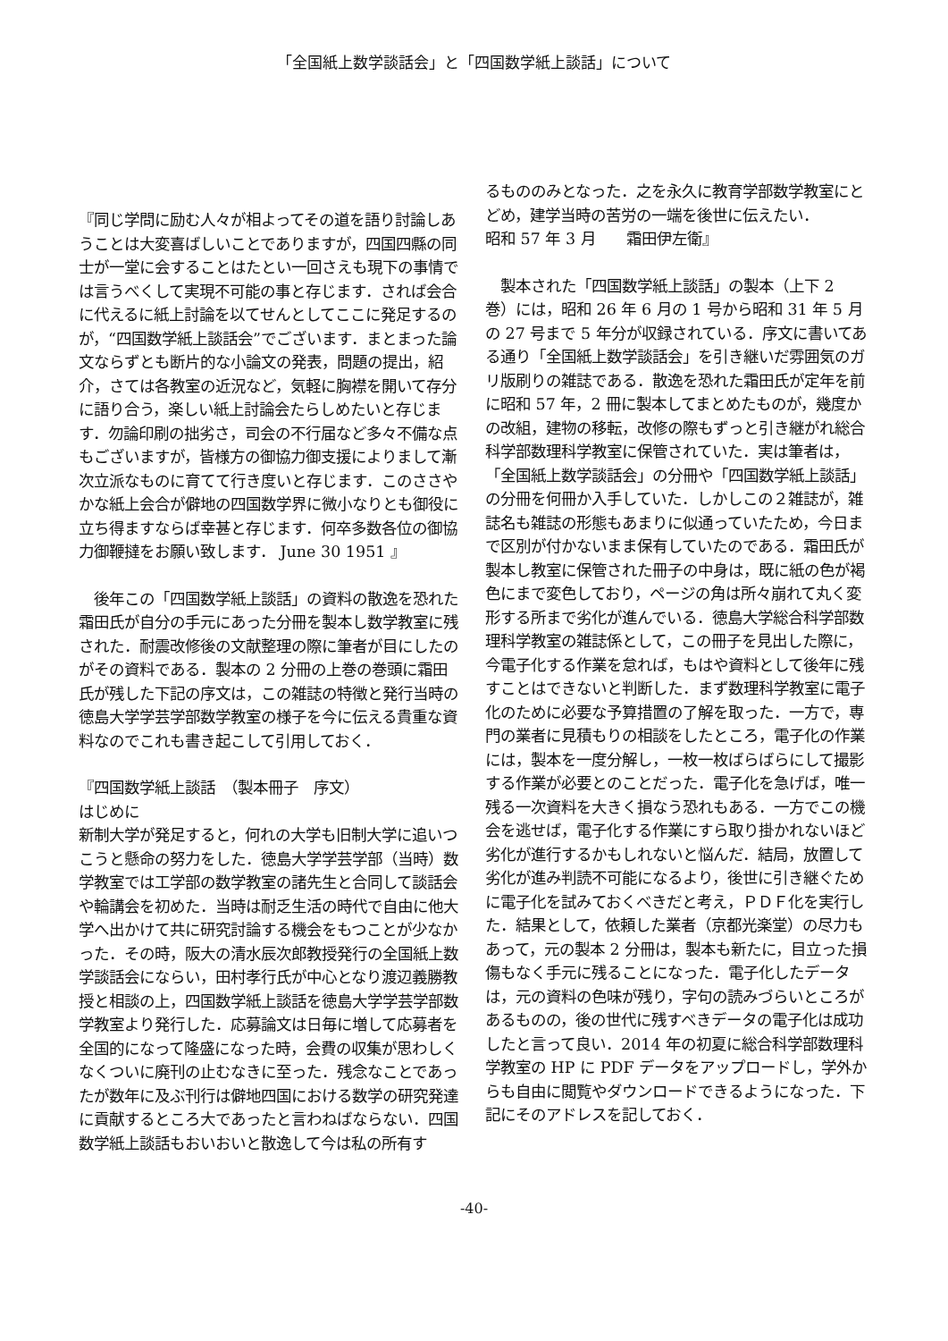「全国紙上数学談話会」と「四国数学紙上談話」について
『同じ学問に励む人々が相よってその道を語り討論しあうことは大変喜ばしいことでありますが，四国四縣の同士が一堂に会することはたとい一回さえも現下の事情では言うべくして実現不可能の事と存じます．されば会合に代えるに紙上討論を以てせんとしてここに発足するのが，“四国数学紙上談話会”でございます．まとまった論文ならずとも断片的な小論文の発表，問題の提出，紹介，さては各教室の近況など，気軽に胸襟を開いて存分に語り合う，楽しい紙上討論会たらしめたいと存じます．勿論印刷の拙劣さ，司会の不行届など多々不備な点もございますが，皆様方の御協力御支援によりまして漸次立派なものに育てて行き度いと存じます．このささやかな紙上会合が僻地の四国数学界に微小なりとも御役に立ち得ますならば幸甚と存じます．何卒多数各位の御協力御鞭撻をお願い致します． June 30 1951 』
　後年この「四国数学紙上談話」の資料の散逸を恐れた霜田氏が自分の手元にあった分冊を製本し数学教室に残された．耐震改修後の文献整理の際に筆者が目にしたのがその資料である．製本の 2 分冊の上巻の巻頭に霜田氏が残した下記の序文は，この雑誌の特徴と発行当時の徳島大学学芸学部数学教室の様子を今に伝える貴重な資料なのでこれも書き起こして引用しておく．
『四国数学紙上談話　（製本冊子　序文）
はじめに
新制大学が発足すると，何れの大学も旧制大学に追いつこうと懸命の努力をした．徳島大学学芸学部（当時）数学教室では工学部の数学教室の諸先生と合同して談話会や輪講会を初めた．当時は耐乏生活の時代で自由に他大学へ出かけて共に研究討論する機会をもつことが少なかった．その時，阪大の清水辰次郎教授発行の全国紙上数学談話会にならい，田村孝行氏が中心となり渡辺義勝教授と相談の上，四国数学紙上談話を徳島大学学芸学部数学教室より発行した．応募論文は日毎に増して応募者を全国的になって隆盛になった時，会費の収集が思わしくなくついに廃刊の止むなきに至った．残念なことであったが数年に及ぶ刊行は僻地四国における数学の研究発達に貢献するところ大であったと言わねばならない．四国数学紙上談話もおいおいと散逸して今は私の所有す
るもののみとなった．之を永久に教育学部数学教室にとどめ，建学当時の苦労の一端を後世に伝えたい．　　　　昭和 57 年 3 月　　霜田伊左衛』
　製本された「四国数学紙上談話」の製本（上下 2 巻）には，昭和 26 年 6 月の 1 号から昭和 31 年 5 月の 27 号まで 5 年分が収録されている．序文に書いてある通り「全国紙上数学談話会」を引き継いだ雰囲気のガリ版刷りの雑誌である．散逸を恐れた霜田氏が定年を前に昭和 57 年，2 冊に製本してまとめたものが，幾度かの改組，建物の移転，改修の際もずっと引き継がれ総合科学部数理科学教室に保管されていた．実は筆者は，「全国紙上数学談話会」の分冊や「四国数学紙上談話」の分冊を何冊か入手していた．しかしこの２雑誌が，雑誌名も雑誌の形態もあまりに似通っていたため，今日まで区別が付かないまま保有していたのである．霜田氏が製本し教室に保管された冊子の中身は，既に紙の色が褐色にまで変色しており，ページの角は所々崩れて丸く変形する所まで劣化が進んでいる．徳島大学総合科学部数理科学教室の雑誌係として，この冊子を見出した際に，今電子化する作業を怠れば，もはや資料として後年に残すことはできないと判断した．まず数理科学教室に電子化のために必要な予算措置の了解を取った．一方で，専門の業者に見積もりの相談をしたところ，電子化の作業には，製本を一度分解し，一枚一枚ばらばらにして撮影する作業が必要とのことだった．電子化を急げば，唯一残る一次資料を大きく損なう恐れもある．一方でこの機会を逃せば，電子化する作業にすら取り掛かれないほど劣化が進行するかもしれないと悩んだ．結局，放置して劣化が進み判読不可能になるより，後世に引き継ぐために電子化を試みておくべきだと考え，ＰＤＦ化を実行した．結果として，依頼した業者（京都光楽堂）の尽力もあって，元の製本 2 分冊は，製本も新たに，目立った損傷もなく手元に残ることになった．電子化したデータは，元の資料の色味が残り，字句の読みづらいところがあるものの，後の世代に残すべきデータの電子化は成功したと言って良い．2014 年の初夏に総合科学部数理科学教室の HP に PDF データをアップロードし，学外からも自由に閲覧やダウンロードできるようになった．下記にそのアドレスを記しておく．
-40-